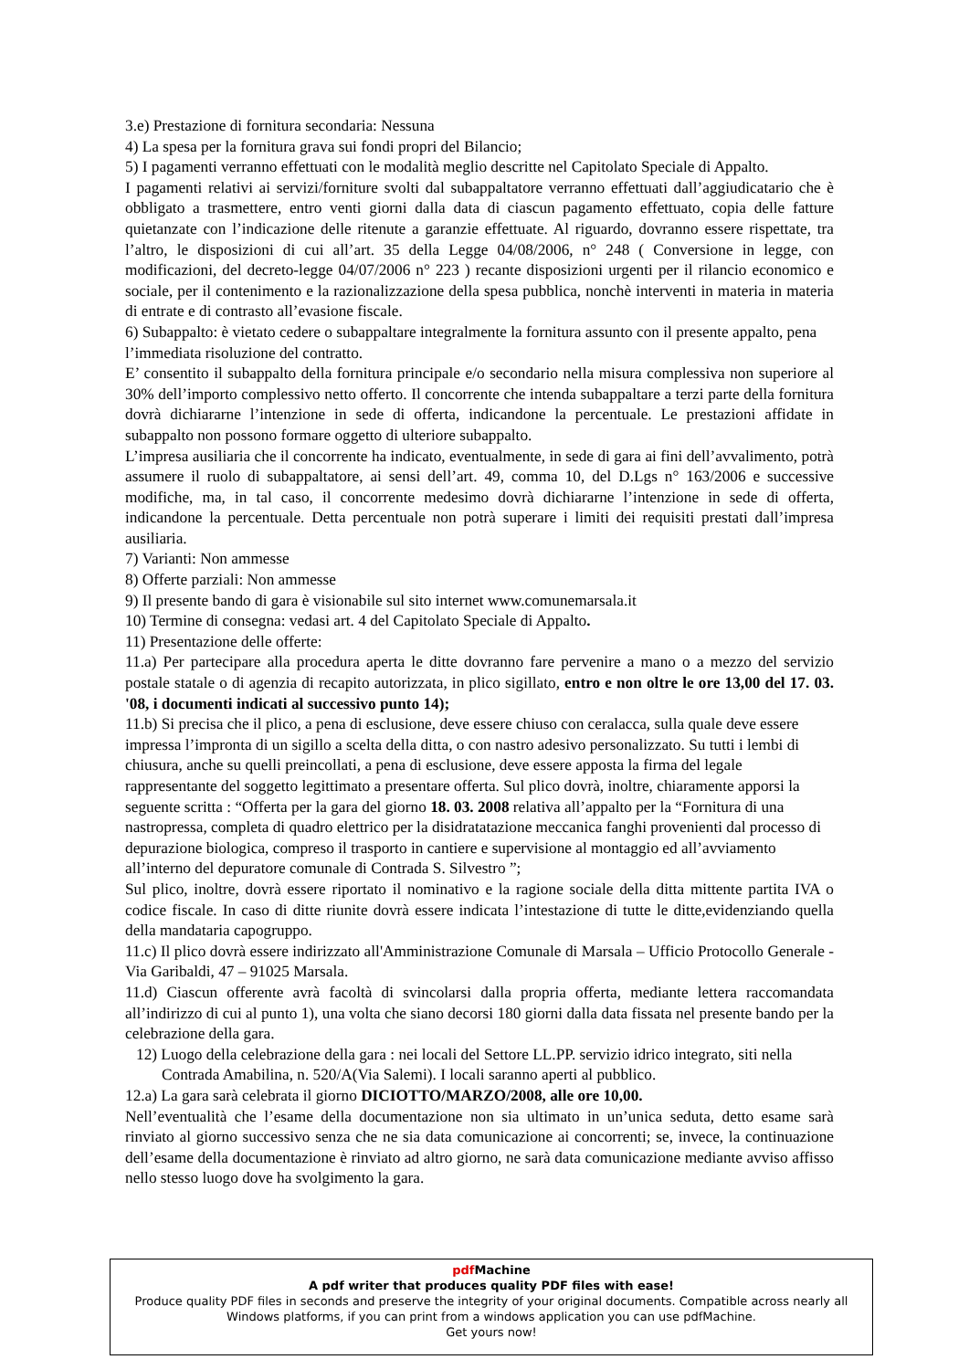3.e) Prestazione di fornitura secondaria: Nessuna
4) La spesa per la fornitura grava sui fondi propri del Bilancio;
5) I pagamenti verranno effettuati con le modalità meglio descritte nel Capitolato Speciale di Appalto.
I pagamenti relativi ai servizi/forniture svolti dal subappaltatore verranno effettuati dall’aggiudicatario che è obbligato a trasmettere, entro venti giorni dalla data di ciascun pagamento effettuato, copia delle fatture quietanzate con l’indicazione delle ritenute a garanzie effettuate. Al riguardo, dovranno essere rispettate, tra l’altro, le disposizioni di cui all’art. 35 della Legge 04/08/2006, n° 248 ( Conversione in legge, con modificazioni, del decreto-legge 04/07/2006 n° 223 ) recante disposizioni urgenti per il rilancio economico e sociale, per il contenimento e la razionalizzazione della spesa pubblica, nonchè interventi in materia in materia di entrate e di contrasto all’evasione fiscale.
6) Subappalto: è vietato cedere o subappaltare integralmente la fornitura assunto con il presente appalto, pena l’immediata risoluzione del contratto.
E’ consentito il subappalto della fornitura principale e/o secondario nella misura complessiva non superiore al 30% dell’importo complessivo netto offerto. Il concorrente che intenda subappaltare a terzi parte della fornitura dovrà dichiararne l’intenzione in sede di offerta, indicandone la percentuale. Le prestazioni affidate in subappalto non possono formare oggetto di ulteriore subappalto.
L’impresa ausiliaria che il concorrente ha indicato, eventualmente, in sede di gara ai fini dell’avvalimento, potrà assumere il ruolo di subappaltatore, ai sensi dell’art. 49, comma 10, del D.Lgs n° 163/2006 e successive modifiche, ma, in tal caso, il concorrente medesimo dovrà dichiararne l’intenzione in sede di offerta, indicandone la percentuale. Detta percentuale non potrà superare i limiti dei requisiti prestati dall’impresa ausiliaria.
7) Varianti: Non ammesse
8) Offerte parziali: Non ammesse
9) Il presente bando di gara è visionabile sul sito internet www.comunemarsala.it
10) Termine di consegna: vedasi art. 4 del Capitolato Speciale di Appalto.
11) Presentazione delle offerte:
11.a) Per partecipare alla procedura aperta le ditte dovranno fare pervenire a mano o a mezzo del servizio postale statale o di agenzia di recapito autorizzata, in plico sigillato, entro e non oltre le ore 13,00 del 17. 03. '08, i documenti indicati al successivo punto 14);
11.b) Si precisa che il plico, a pena di esclusione, deve essere chiuso con ceralacca, sulla quale deve essere impressa l’impronta di un sigillo a scelta della ditta, o con nastro adesivo personalizzato. Su tutti i lembi di chiusura, anche su quelli preincollati, a pena di esclusione, deve essere apposta la firma del legale rappresentante del soggetto legittimato a presentare offerta. Sul plico dovrà, inoltre, chiaramente apporsi la seguente scritta : “Offerta per la gara del giorno 18. 03. 2008 relativa all’appalto per la “Fornitura di una nastropressa, completa di quadro elettrico per la disidratatazione meccanica fanghi provenienti dal processo di depurazione biologica, compreso il trasporto in cantiere e supervisione al montaggio ed all’avviamento all’interno del depuratore comunale di Contrada S. Silvestro ”;
Sul plico, inoltre, dovrà essere riportato il nominativo e la ragione sociale della ditta mittente partita IVA o codice fiscale. In caso di ditte riunite dovrà essere indicata l’intestazione di tutte le ditte,evidenziando quella della mandataria capogruppo.
11.c) Il plico dovrà essere indirizzato all'Amministrazione Comunale di Marsala – Ufficio Protocollo Generale - Via Garibaldi, 47 – 91025 Marsala.
11.d) Ciascun offerente avrà facoltà di svincolarsi dalla propria offerta, mediante lettera raccomandata all’indirizzo di cui al punto 1), una volta che siano decorsi 180 giorni dalla data fissata nel presente bando per la celebrazione della gara.
12) Luogo della celebrazione della gara : nei locali del Settore LL.PP. servizio idrico integrato, siti nella Contrada Amabilina, n. 520/A(Via Salemi). I locali saranno aperti al pubblico.
12.a) La gara sarà celebrata il giorno DICIOTTO/MARZO/2008, alle ore 10,00.
Nell’eventualità che l’esame della documentazione non sia ultimato in un’unica seduta, detto esame sarà rinviato al giorno successivo senza che ne sia data comunicazione ai concorrenti; se, invece, la continuazione dell’esame della documentazione è rinviato ad altro giorno, ne sarà data comunicazione mediante avviso affisso nello stesso luogo dove ha svolgimento la gara.
pdf Machine
A pdf writer that produces quality PDF files with ease!
Produce quality PDF files in seconds and preserve the integrity of your original documents. Compatible across nearly all Windows platforms, if you can print from a windows application you can use pdfMachine.
Get yours now!